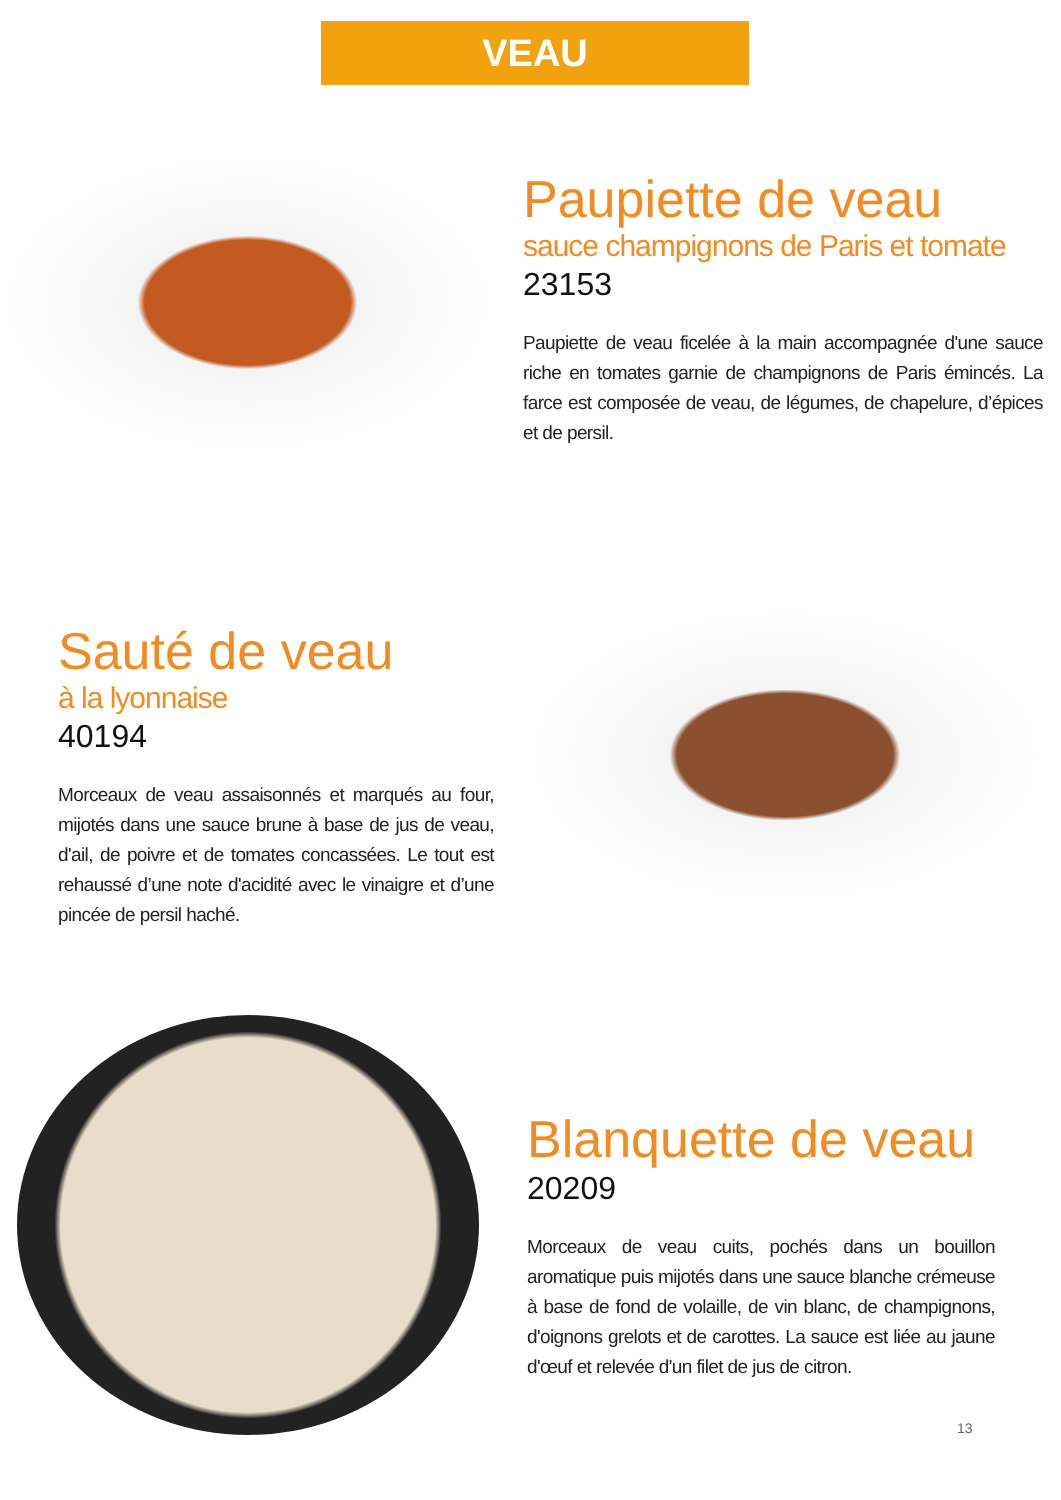VEAU
Paupiette de veau
sauce champignons de Paris et tomate
23153
Paupiette de veau ficelée à la main accompagnée d'une sauce riche en tomates garnie de champignons de Paris émincés. La farce est composée de veau, de légumes, de chapelure, d’épices et de persil.
Sauté de veau
à la lyonnaise
40194
Morceaux de veau assaisonnés et marqués au four, mijotés dans une sauce brune à base de jus de veau, d'ail, de poivre et de tomates concassées. Le tout est rehaussé d’une note d'acidité avec le vinaigre et d’une pincée de persil haché.
Blanquette de veau
20209
Morceaux de veau cuits, pochés dans un bouillon aromatique puis mijotés dans une sauce blanche crémeuse à base de fond de volaille, de vin blanc, de champignons, d'oignons grelots et de carottes. La sauce est liée au jaune d'œuf et relevée d'un filet de jus de citron.
13